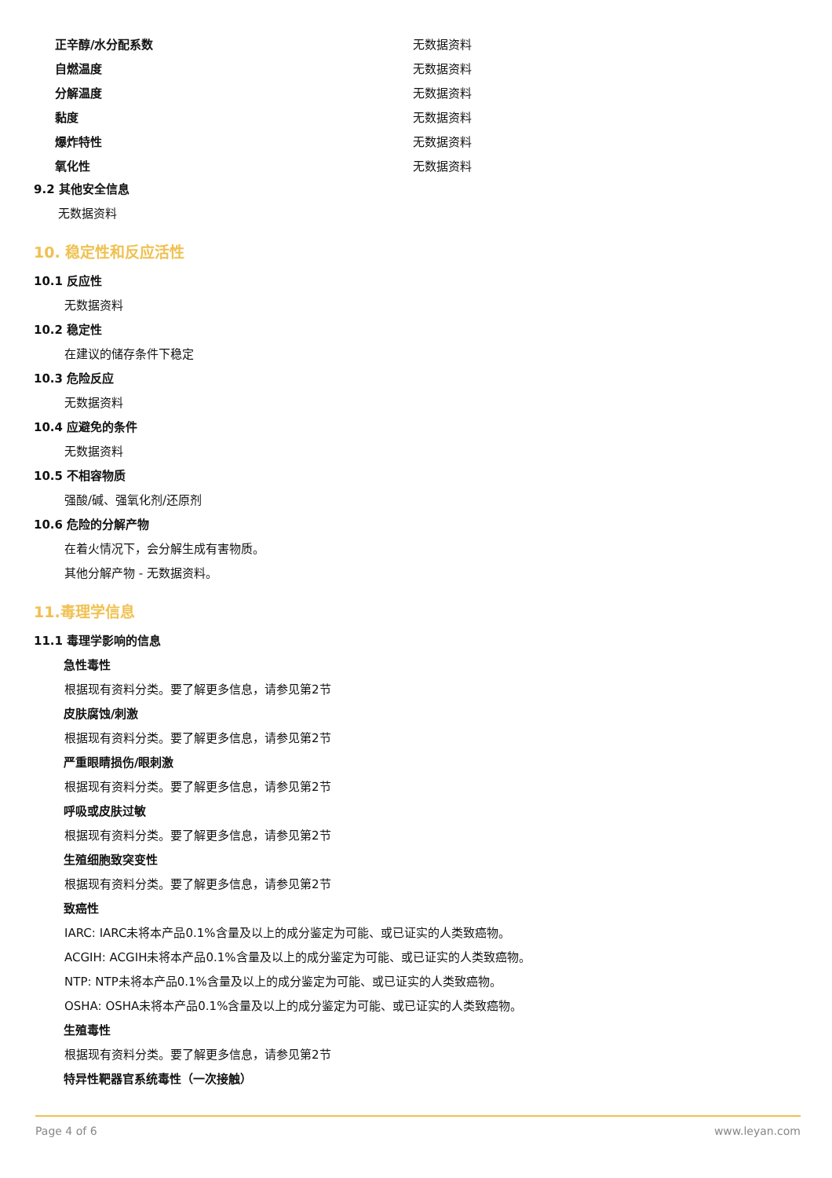| 正辛醇/水分配系数 | 无数据资料 |
| 自燃温度 | 无数据资料 |
| 分解温度 | 无数据资料 |
| 黏度 | 无数据资料 |
| 爆炸特性 | 无数据资料 |
| 氧化性 | 无数据资料 |
9.2 其他安全信息
无数据资料
10. 稳定性和反应活性
10.1 反应性
无数据资料
10.2 稳定性
在建议的储存条件下稳定
10.3 危险反应
无数据资料
10.4 应避免的条件
无数据资料
10.5 不相容物质
强酸/碱、强氧化剂/还原剂
10.6 危险的分解产物
在着火情况下，会分解生成有害物质。
其他分解产物 - 无数据资料。
11.毒理学信息
11.1 毒理学影响的信息
急性毒性
根据现有资料分类。要了解更多信息，请参见第2节
皮肤腐蚀/刺激
根据现有资料分类。要了解更多信息，请参见第2节
严重眼睛损伤/眼刺激
根据现有资料分类。要了解更多信息，请参见第2节
呼吸或皮肤过敏
根据现有资料分类。要了解更多信息，请参见第2节
生殖细胞致突变性
根据现有资料分类。要了解更多信息，请参见第2节
致癌性
IARC: IARC未将本产品0.1%含量及以上的成分鉴定为可能、或已证实的人类致癌物。
ACGIH: ACGIH未将本产品0.1%含量及以上的成分鉴定为可能、或已证实的人类致癌物。
NTP: NTP未将本产品0.1%含量及以上的成分鉴定为可能、或已证实的人类致癌物。
OSHA: OSHA未将本产品0.1%含量及以上的成分鉴定为可能、或已证实的人类致癌物。
生殖毒性
根据现有资料分类。要了解更多信息，请参见第2节
特异性靶器官系统毒性（一次接触）
Page 4 of 6 www.leyan.com